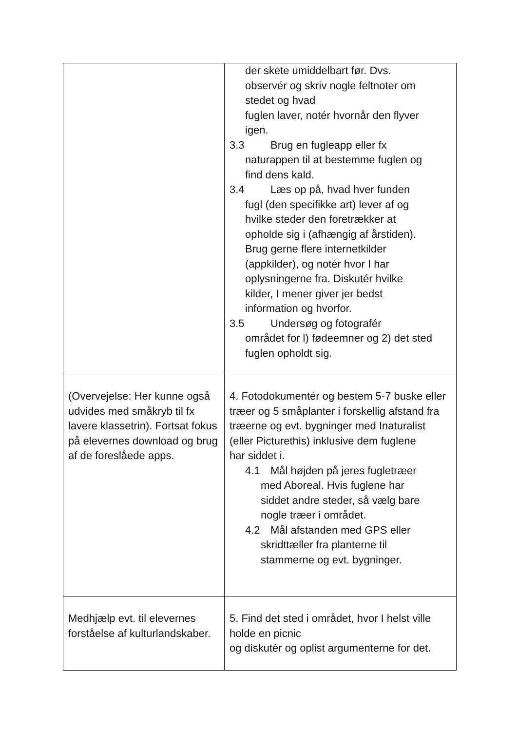| | der skete umiddelbart før. Dvs. observér og skriv nogle feltnoter om stedet og hvad fuglen laver, notér hvornår den flyver igen. 3.3 Brug en fugleapp eller fx naturappen til at bestemme fuglen og find dens kald. 3.4 Læs op på, hvad hver funden fugl (den specifikke art) lever af og hvilke steder den foretrækker at opholde sig i (afhængig af årstiden). Brug gerne flere internetkilder (appkilder), og notér hvor I har oplysningerne fra. Diskutér hvilke kilder, I mener giver jer bedst information og hvorfor. 3.5 Undersøg og fotografér området for l) fødeemner og 2) det sted fuglen opholdt sig. |
| (Overvejelse: Her kunne også udvides med småkryb til fx lavere klassetrin). Fortsat fokus på elevernes download og brug af de foreslåede apps. | 4. Fotodokumentér og bestem 5-7 buske eller træer og 5 småplanter i forskellig afstand fra træerne og evt. bygninger med Inaturalist (eller Picturethis) inklusive dem fuglene har siddet i. 4.1 Mål højden på jeres fugletræer med Aboreal. Hvis fuglene har siddet andre steder, så vælg bare nogle træer i området. 4.2 Mål afstanden med GPS eller skridttæller fra planterne til stammerne og evt. bygninger. |
| Medhjælp evt. til elevernes forståelse af kulturlandskaber. | 5. Find det sted i området, hvor I helst ville holde en picnic og diskutér og oplist argumenterne for det. |